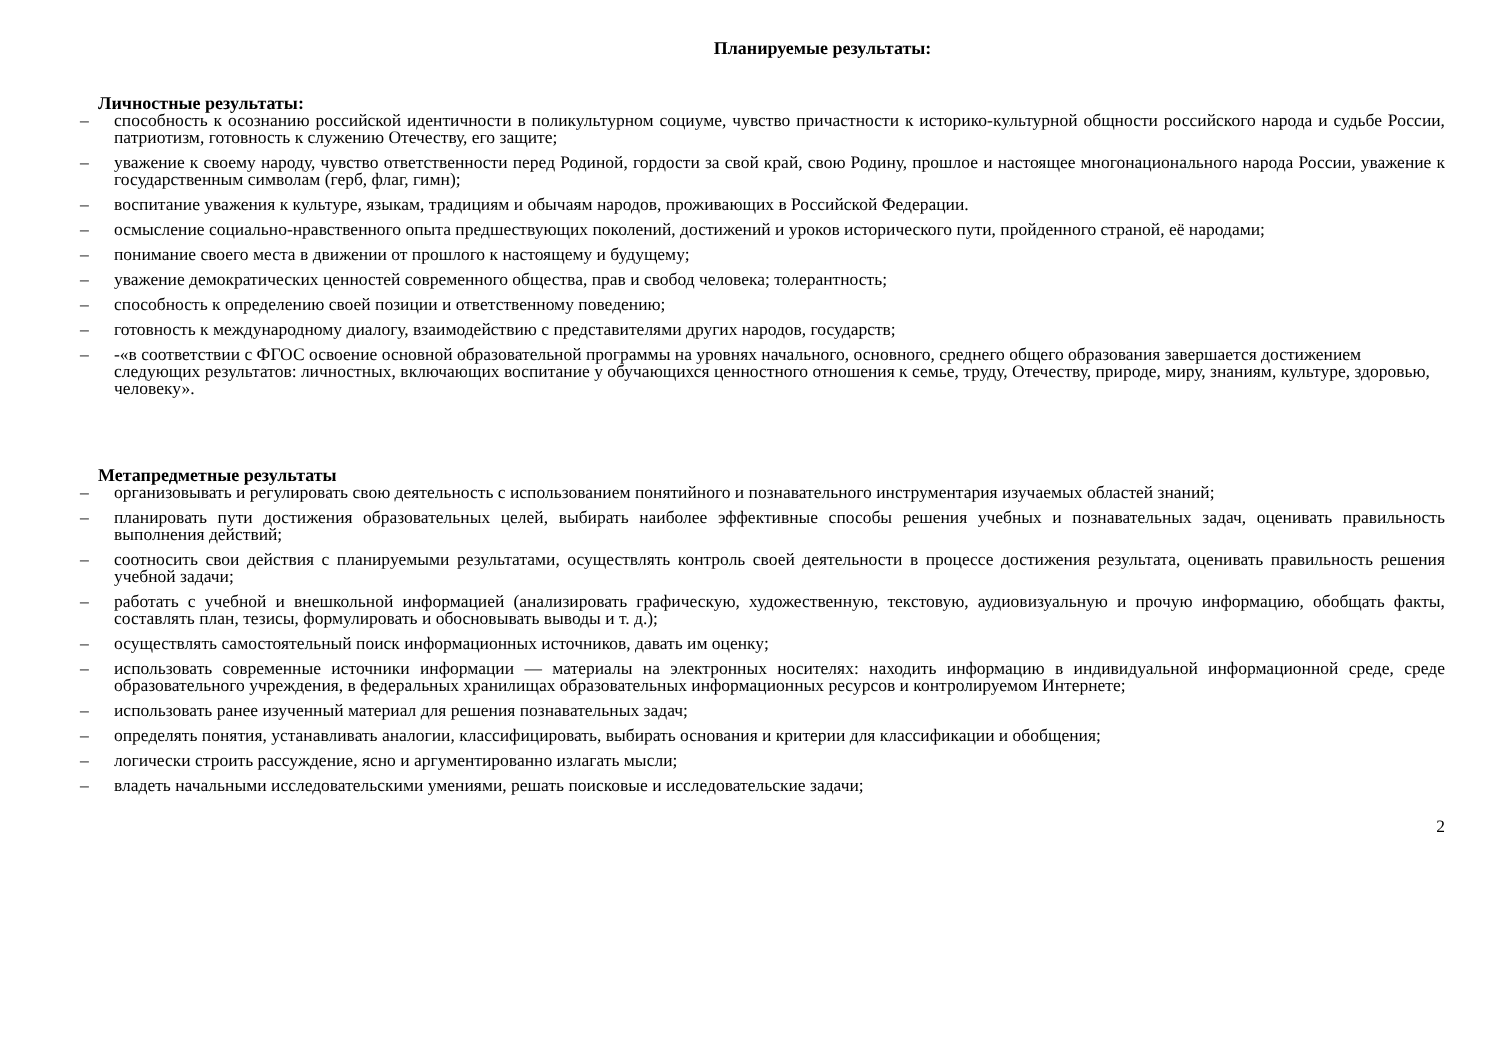Планируемые результаты:
Личностные результаты:
– способность к осознанию российской идентичности в поликультурном социуме, чувство причастности к историко-культурной общности российского народа и судьбе России, патриотизм, готовность к служению Отечеству, его защите;
– уважение к своему народу, чувство ответственности перед Родиной, гордости за свой край, свою Родину, прошлое и настоящее многонационального народа России, уважение к государственным символам (герб, флаг, гимн);
– воспитание уважения к культуре, языкам, традициям и обычаям народов, проживающих в Российской Федерации.
– осмысление социально-нравственного опыта предшествующих поколений, достижений и уроков исторического пути, пройденного страной, её народами;
– понимание своего места в движении от прошлого к настоящему и будущему;
– уважение демократических ценностей современного общества, прав и свобод человека; толерантность;
– способность к определению своей позиции и ответственному поведению;
– готовность к международному диалогу, взаимодействию с представителями других народов, государств;
– -«в соответствии с ФГОС освоение основной образовательной программы на уровнях начального, основного, среднего общего образования завершается достижением следующих результатов: личностных, включающих воспитание у обучающихся ценностного отношения к семье, труду, Отечеству, природе, миру, знаниям, культуре, здоровью, человеку».
Метапредметные результаты
– организовывать и регулировать свою деятельность с использованием понятийного и познавательного инструментария изучаемых областей знаний;
– планировать пути достижения образовательных целей, выбирать наиболее эффективные способы решения учебных и познавательных задач, оценивать правильность выполнения действий;
– соотносить свои действия с планируемыми результатами, осуществлять контроль своей деятельности в процессе достижения результата, оценивать правильность решения учебной задачи;
– работать с учебной и внешкольной информацией (анализировать графическую, художественную, текстовую, аудиовизуальную и прочую информацию, обобщать факты, составлять план, тезисы, формулировать и обосновывать выводы и т. д.);
– осуществлять самостоятельный поиск информационных источников, давать им оценку;
– использовать современные источники информации — материалы на электронных носителях: находить информацию в индивидуальной информационной среде, среде образовательного учреждения, в федеральных хранилищах образовательных информационных ресурсов и контролируемом Интернете;
– использовать ранее изученный материал для решения познавательных задач;
– определять понятия, устанавливать аналогии, классифицировать, выбирать основания и критерии для классификации и обобщения;
– логически строить рассуждение, ясно и аргументированно излагать мысли;
– владеть начальными исследовательскими умениями, решать поисковые и исследовательские задачи;
2